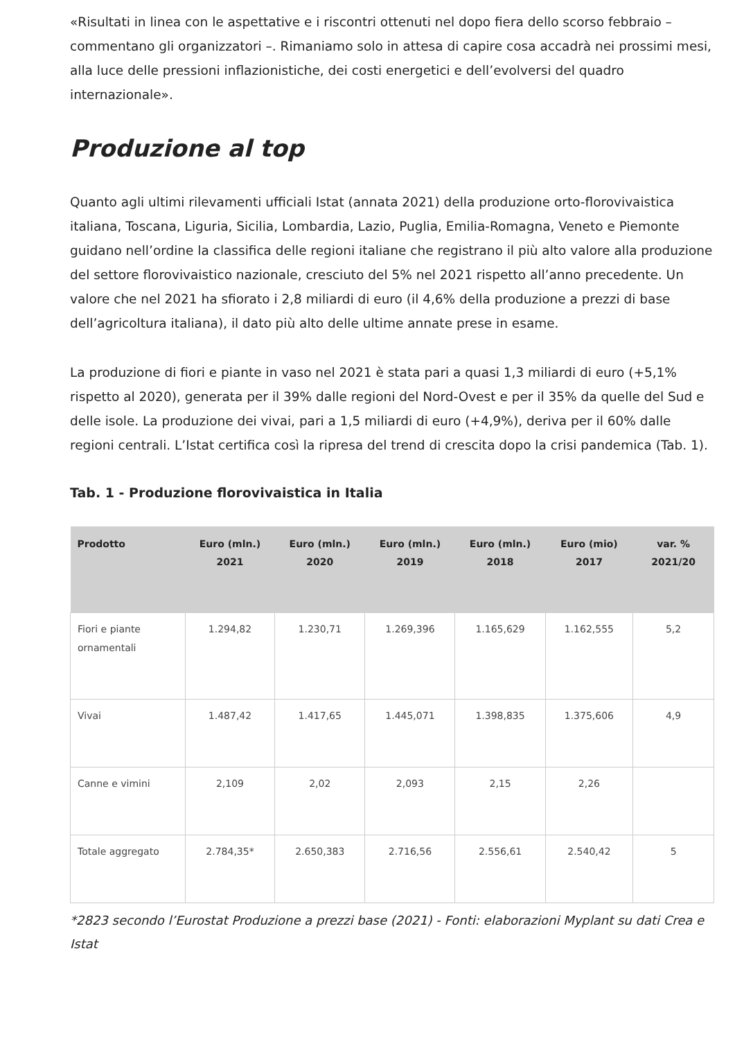«Risultati in linea con le aspettative e i riscontri ottenuti nel dopo fiera dello scorso febbraio – commentano gli organizzatori –. Rimaniamo solo in attesa di capire cosa accadrà nei prossimi mesi, alla luce delle pressioni inflazionistiche, dei costi energetici e dell’evolversi del quadro internazionale».
Produzione al top
Quanto agli ultimi rilevamenti ufficiali Istat (annata 2021) della produzione orto-florovivaistica italiana, Toscana, Liguria, Sicilia, Lombardia, Lazio, Puglia, Emilia-Romagna, Veneto e Piemonte guidano nell’ordine la classifica delle regioni italiane che registrano il più alto valore alla produzione del settore florovivaistico nazionale, cresciuto del 5% nel 2021 rispetto all’anno precedente. Un valore che nel 2021 ha sfiorato i 2,8 miliardi di euro (il 4,6% della produzione a prezzi di base dell’agricoltura italiana), il dato più alto delle ultime annate prese in esame.
La produzione di fiori e piante in vaso nel 2021 è stata pari a quasi 1,3 miliardi di euro (+5,1% rispetto al 2020), generata per il 39% dalle regioni del Nord-Ovest e per il 35% da quelle del Sud e delle isole. La produzione dei vivai, pari a 1,5 miliardi di euro (+4,9%), deriva per il 60% dalle regioni centrali. L’Istat certifica così la ripresa del trend di crescita dopo la crisi pandemica (Tab. 1).
Tab. 1 - Produzione florovivaistica in Italia
| Prodotto | Euro (mln.) 2021 | Euro (mln.) 2020 | Euro (mln.) 2019 | Euro (mln.) 2018 | Euro (mio) 2017 | var. % 2021/20 |
| --- | --- | --- | --- | --- | --- | --- |
| Fiori e piante ornamentali | 1.294,82 | 1.230,71 | 1.269,396 | 1.165,629 | 1.162,555 | 5,2 |
| Vivai | 1.487,42 | 1.417,65 | 1.445,071 | 1.398,835 | 1.375,606 | 4,9 |
| Canne e vimini | 2,109 | 2,02 | 2,093 | 2,15 | 2,26 | |
| Totale aggregato | 2.784,35* | 2.650,383 | 2.716,56 | 2.556,61 | 2.540,42 | 5 |
*2823 secondo l’Eurostat Produzione a prezzi base (2021) - Fonti: elaborazioni Myplant su dati Crea e Istat